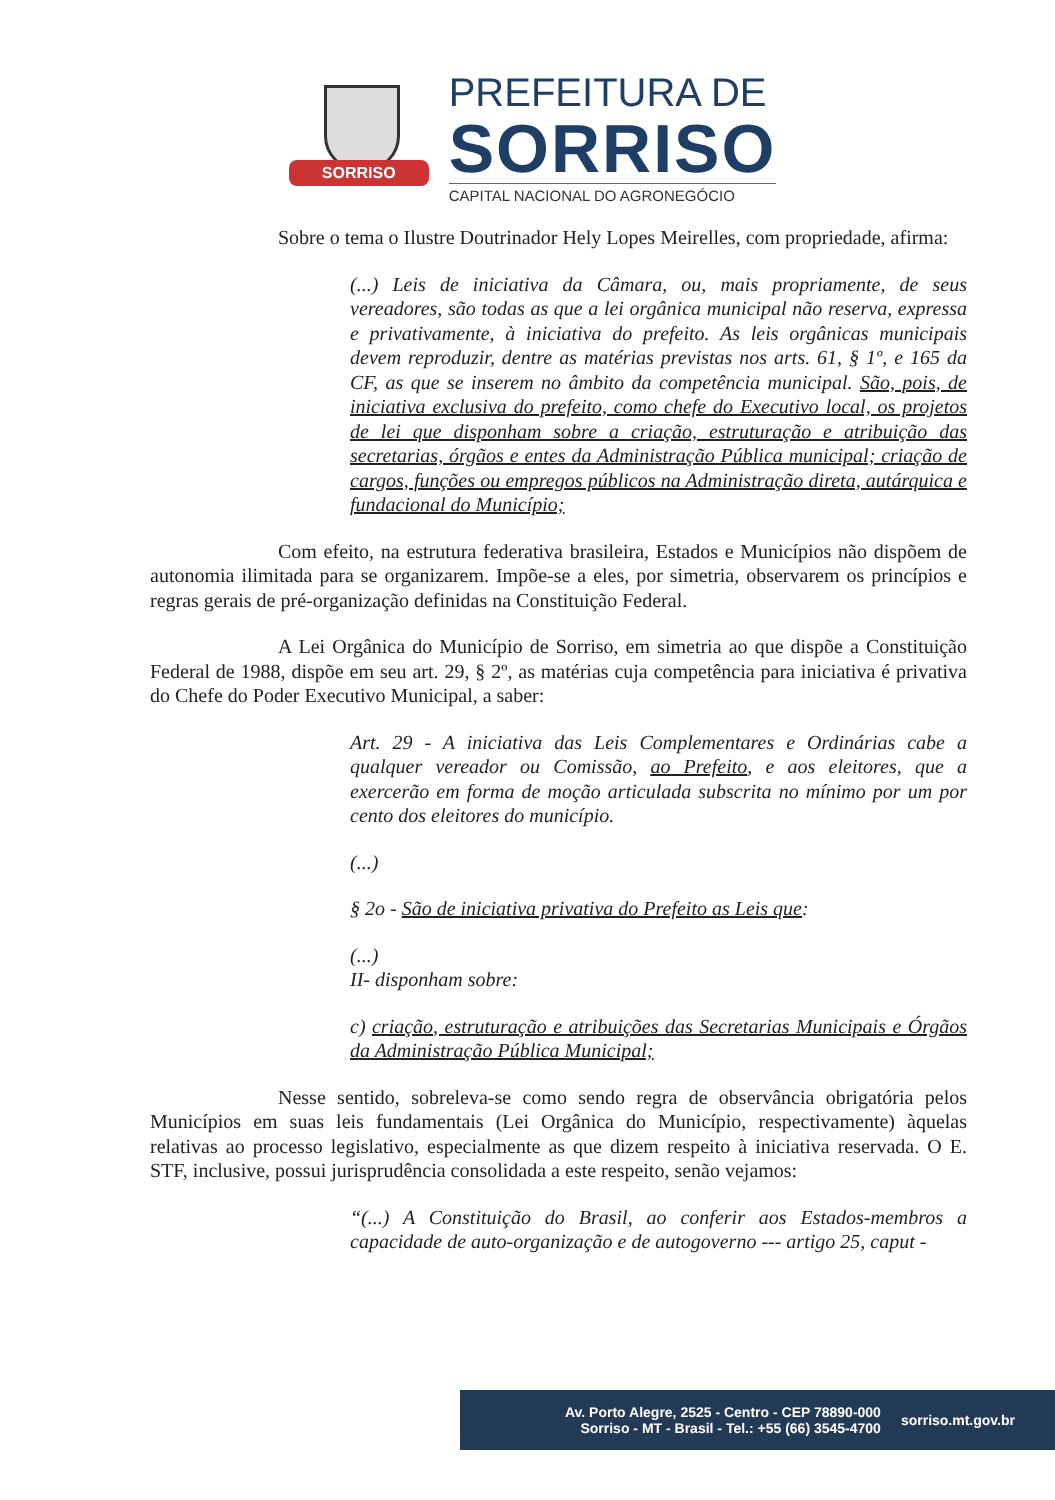SORRISO
PREFEITURA DE
SORRISO
CAPITAL NACIONAL DO AGRONEGÓCIO
Sobre o tema o Ilustre Doutrinador Hely Lopes Meirelles, com propriedade, afirma:
(...) Leis de iniciativa da Câmara, ou, mais propriamente, de seus vereadores, são todas as que a lei orgânica municipal não reserva, expressa e privativamente, à iniciativa do prefeito. As leis orgânicas municipais devem reproduzir, dentre as matérias previstas nos arts. 61, § 1º, e 165 da CF, as que se inserem no âmbito da competência municipal. São, pois, de iniciativa exclusiva do prefeito, como chefe do Executivo local, os projetos de lei que disponham sobre a criação, estruturação e atribuição das secretarias, órgãos e entes da Administração Pública municipal; criação de cargos, funções ou empregos públicos na Administração direta, autárquica e fundacional do Município;
Com efeito, na estrutura federativa brasileira, Estados e Municípios não dispõem de autonomia ilimitada para se organizarem. Impõe-se a eles, por simetria, observarem os princípios e regras gerais de pré-organização definidas na Constituição Federal.
A Lei Orgânica do Município de Sorriso, em simetria ao que dispõe a Constituição Federal de 1988, dispõe em seu art. 29, § 2º, as matérias cuja competência para iniciativa é privativa do Chefe do Poder Executivo Municipal, a saber:
Art. 29 - A iniciativa das Leis Complementares e Ordinárias cabe a qualquer vereador ou Comissão, ao Prefeito, e aos eleitores, que a exercerão em forma de moção articulada subscrita no mínimo por um por cento dos eleitores do município.
(...)
§ 2o - São de iniciativa privativa do Prefeito as Leis que:
(...)
II- disponham sobre:
c) criação, estruturação e atribuições das Secretarias Municipais e Órgãos da Administração Pública Municipal;
Nesse sentido, sobreleva-se como sendo regra de observância obrigatória pelos Municípios em suas leis fundamentais (Lei Orgânica do Município, respectivamente) àquelas relativas ao processo legislativo, especialmente as que dizem respeito à iniciativa reservada. O E. STF, inclusive, possui jurisprudência consolidada a este respeito, senão vejamos:
“(...) A Constituição do Brasil, ao conferir aos Estados-membros a capacidade de auto-organização e de autogoverno --- artigo 25, caput -
Av. Porto Alegre, 2525 - Centro - CEP 78890-000
Sorriso - MT - Brasil - Tel.: +55 (66) 3545-4700
sorriso.mt.gov.br